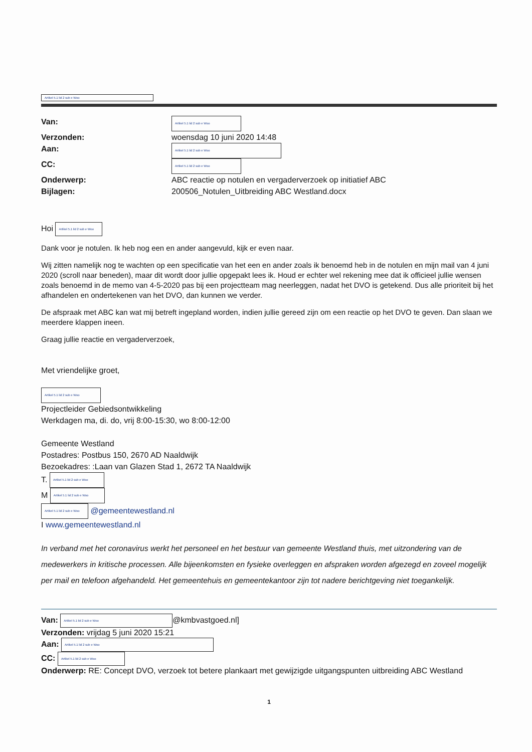Artikel 5.1 lid 2 sub e Woo
Van: Artikel 5.1 lid 2 sub e Woo Verzonden: woensdag 10 juni 2020 14:48 Aan: Artikel 5.1 lid 2 sub e Woo CC: Artikel 5.1 lid 2 sub e Woo Onderwerp: ABC reactie op notulen en vergaderverzoek op initiatief ABC Bijlagen: 200506_Notulen_Uitbreiding ABC Westland.docx
Hoi Artikel 5.1 lid 2 sub e Woo
Dank voor je notulen. Ik heb nog een en ander aangevuld, kijk er even naar.
Wij zitten namelijk nog te wachten op een specificatie van het een en ander zoals ik benoemd heb in de notulen en mijn mail van 4 juni 2020 (scroll naar beneden), maar dit wordt door jullie opgepakt lees ik. Houd er echter wel rekening mee dat ik officieel jullie wensen zoals benoemd in de memo van 4-5-2020 pas bij een projectteam mag neerleggen, nadat het DVO is getekend. Dus alle prioriteit bij het afhandelen en ondertekenen van het DVO, dan kunnen we verder.
De afspraak met ABC kan wat mij betreft ingepland worden, indien jullie gereed zijn om een reactie op het DVO te geven. Dan slaan we meerdere klappen ineen.
Graag jullie reactie en vergaderverzoek,
Met vriendelijke groet,
Artikel 5.1 lid 2 sub e Woo
Projectleider Gebiedsontwikkeling
Werkdagen ma, di. do, vrij 8:00-15:30, wo 8:00-12:00
Gemeente Westland
Postadres: Postbus 150, 2670 AD Naaldwijk
Bezoekadres: :Laan van Glazen Stad 1, 2672 TA Naaldwijk
T. Artikel 5.1 lid 2 sub e Woo
M Artikel 5.1 lid 2 sub e Woo
Artikel 5.1 lid 2 sub e Woo @gemeentewestland.nl
I www.gemeentewestland.nl
In verband met het coronavirus werkt het personeel en het bestuur van gemeente Westland thuis, met uitzondering van de medewerkers in kritische processen. Alle bijeenkomsten en fysieke overleggen en afspraken worden afgezegd en zoveel mogelijk per mail en telefoon afgehandeld. Het gemeentehuis en gemeentekantoor zijn tot nadere berichtgeving niet toegankelijk.
Van: Artikel 5.1 lid 2 sub e Woo @kmbvastgoed.nl]
Verzonden: vrijdag 5 juni 2020 15:21
Aan: Artikel 5.1 lid 2 sub e Woo
CC: Artikel 5.1 lid 2 sub e Woo
Onderwerp: RE: Concept DVO, verzoek tot betere plankaart met gewijzigde uitgangspunten uitbreiding ABC Westland
1